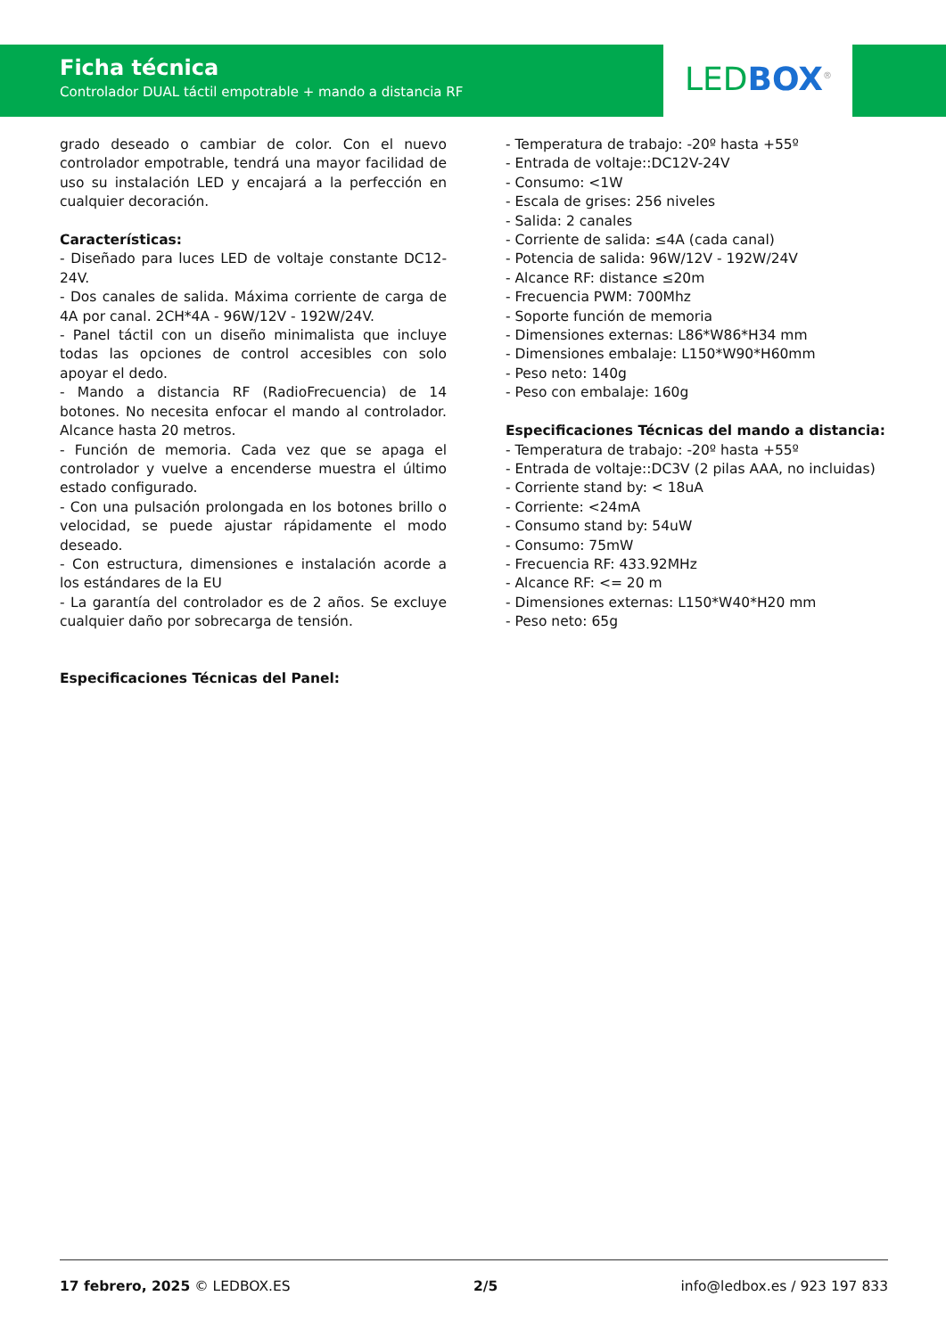Ficha técnica
Controlador DUAL táctil empotrable + mando a distancia RF
LED BOX<sup>®</sup>
grado deseado o cambiar de color. Con el nuevo controlador empotrable, tendrá una mayor facilidad de uso su instalación LED y encajará a la perfección en cualquier decoración.
Características:
- Diseñado para luces LED de voltaje constante DC12-24V.
- Dos canales de salida. Máxima corriente de carga de 4A por canal. 2CH*4A - 96W/12V - 192W/24V.
- Panel táctil con un diseño minimalista que incluye todas las opciones de control accesibles con solo apoyar el dedo.
- Mando a distancia RF (RadioFrecuencia) de 14 botones. No necesita enfocar el mando al controlador. Alcance hasta 20 metros.
- Función de memoria. Cada vez que se apaga el controlador y vuelve a encenderse muestra el último estado configurado.
- Con una pulsación prolongada en los botones brillo o velocidad, se puede ajustar rápidamente el modo deseado.
- Con estructura, dimensiones e instalación acorde a los estándares de la EU
- La garantía del controlador es de 2 años. Se excluye cualquier daño por sobrecarga de tensión.
Especificaciones Técnicas del Panel:
- Temperatura de trabajo: -20º hasta +55º
- Entrada de voltaje::DC12V-24V
- Consumo: <1W
- Escala de grises: 256 niveles
- Salida: 2 canales
- Corriente de salida: ≤4A (cada canal)
- Potencia de salida: 96W/12V - 192W/24V
- Alcance RF: distance ≤20m
- Frecuencia PWM: 700Mhz
- Soporte función de memoria
- Dimensiones externas: L86*W86*H34 mm
- Dimensiones embalaje: L150*W90*H60mm
- Peso neto: 140g
- Peso con embalaje: 160g
Especificaciones Técnicas del mando a distancia:
- Temperatura de trabajo: -20º hasta +55º
- Entrada de voltaje::DC3V (2 pilas AAA, no incluidas)
- Corriente stand by: < 18uA
- Corriente: <24mA
- Consumo stand by: 54uW
- Consumo: 75mW
- Frecuencia RF: 433.92MHz
- Alcance RF: <= 20 m
- Dimensiones externas: L150*W40*H20 mm
- Peso neto: 65g
17 febrero, 2025 © LEDBOX.ES 2/5 info@ledbox.es / 923 197 833